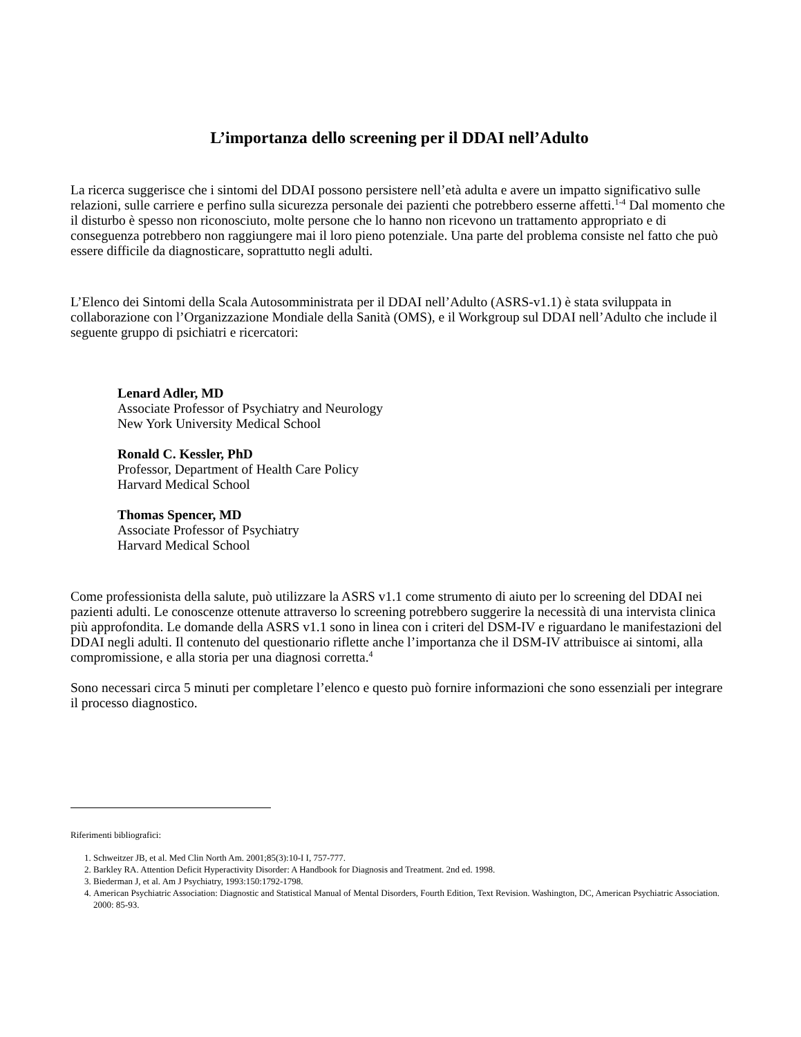L’importanza dello screening per il DDAI nell’Adulto
La ricerca suggerisce che i sintomi del DDAI possono persistere nell’età adulta e avere un impatto significativo sulle relazioni, sulle carriere e perfino sulla sicurezza personale dei pazienti che potrebbero esserne affetti.<sup>1-4</sup> Dal momento che il disturbo è spesso non riconosciuto, molte persone che lo hanno non ricevono un trattamento appropriato e di conseguenza potrebbero non raggiungere mai il loro pieno potenziale. Una parte del problema consiste nel fatto che può essere difficile da diagnosticare, soprattutto negli adulti.
L’Elenco dei Sintomi della Scala Autosomministrata per il DDAI nell’Adulto (ASRS-v1.1) è stata sviluppata in collaborazione con l’Organizzazione Mondiale della Sanità (OMS), e il Workgroup sul DDAI nell’Adulto che include il seguente gruppo di psichiatri e ricercatori:
Lenard Adler, MD
Associate Professor of Psychiatry and Neurology
New York University Medical School
Ronald C. Kessler, PhD
Professor, Department of Health Care Policy
Harvard Medical School
Thomas Spencer, MD
Associate Professor of Psychiatry
Harvard Medical School
Come professionista della salute, può utilizzare la ASRS v1.1 come strumento di aiuto per lo screening del DDAI nei pazienti adulti. Le conoscenze ottenute attraverso lo screening potrebbero suggerire la necessità di una intervista clinica più approfondita. Le domande della ASRS v1.1 sono in linea con i criteri del DSM-IV e riguardano le manifestazioni del DDAI negli adulti. Il contenuto del questionario riflette anche l’importanza che il DSM-IV attribuisce ai sintomi, alla compromissione, e alla storia per una diagnosi corretta.<sup>4</sup>
Sono necessari circa 5 minuti per completare l’elenco e questo può fornire informazioni che sono essenziali per integrare il processo diagnostico.
Riferimenti bibliografici:
1. Schweitzer JB, et al. Med Clin North Am. 2001;85(3):10-I I, 757-777.
2. Barkley RA. Attention Deficit Hyperactivity Disorder: A Handbook for Diagnosis and Treatment. 2nd ed. 1998.
3. Biederman J, et al. Am J Psychiatry, 1993:150:1792-1798.
4. American Psychiatric Association: Diagnostic and Statistical Manual of Mental Disorders, Fourth Edition, Text Revision. Washington, DC, American Psychiatric Association. 2000: 85-93.